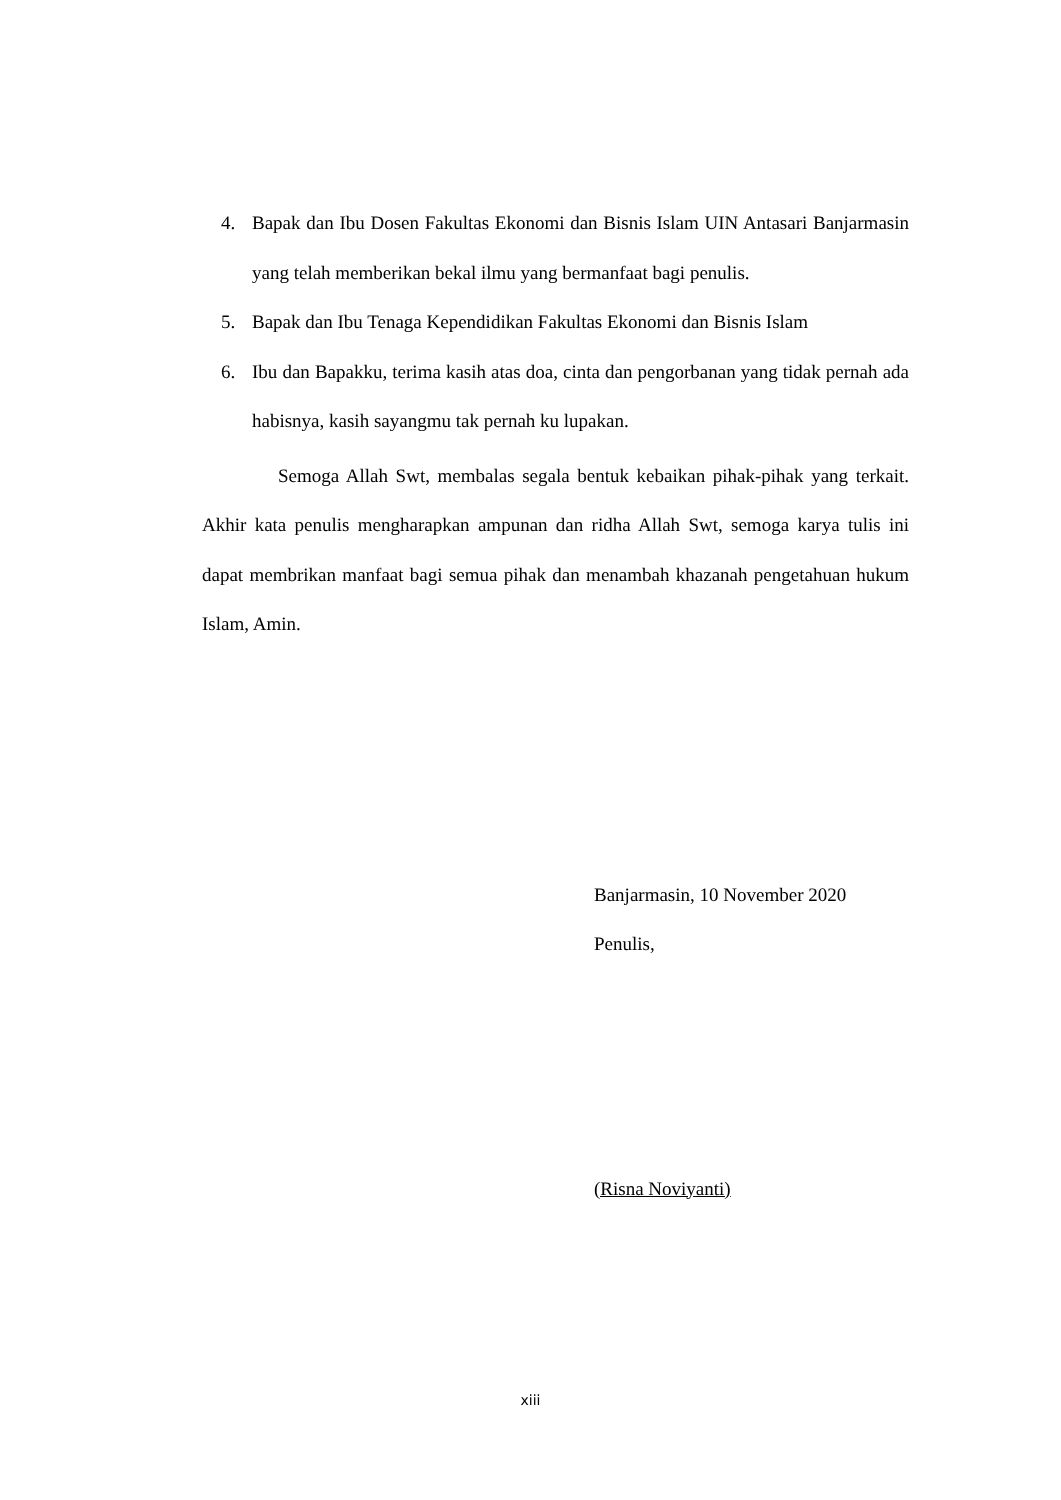4. Bapak dan Ibu Dosen Fakultas Ekonomi dan Bisnis Islam UIN Antasari Banjarmasin yang telah memberikan bekal ilmu yang bermanfaat bagi penulis.
5. Bapak dan Ibu Tenaga Kependidikan Fakultas Ekonomi dan Bisnis Islam
6. Ibu dan Bapakku, terima kasih atas doa, cinta dan pengorbanan yang tidak pernah ada habisnya, kasih sayangmu tak pernah ku lupakan.
Semoga Allah Swt, membalas segala bentuk kebaikan pihak-pihak yang terkait. Akhir kata penulis mengharapkan ampunan dan ridha Allah Swt, semoga karya tulis ini dapat membrikan manfaat bagi semua pihak dan menambah khazanah pengetahuan hukum Islam, Amin.
Banjarmasin, 10 November 2020
Penulis,
(Risna Noviyanti)
xiii